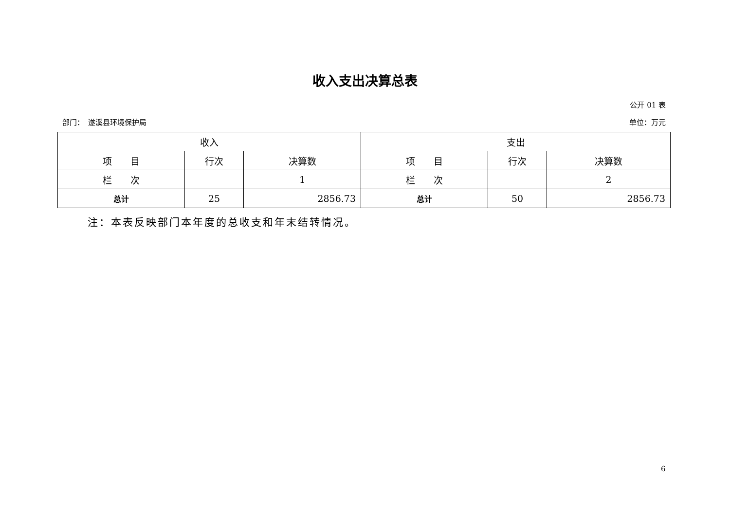收入支出决算总表
公开 01 表
部门：　遂溪县环境保护局 单位：万元
| 收入 | | | 支出 | | |
| --- | --- | --- | --- | --- | --- |
| 项 目 | 行次 | 决算数 | 项 目 | 行次 | 决算数 |
| 栏 次 | | 1 | 栏 次 | | 2 |
| 总计 | 25 | 2856.73 | 总计 | 50 | 2856.73 |
注：本表反映部门本年度的总收支和年末结转情况。
6